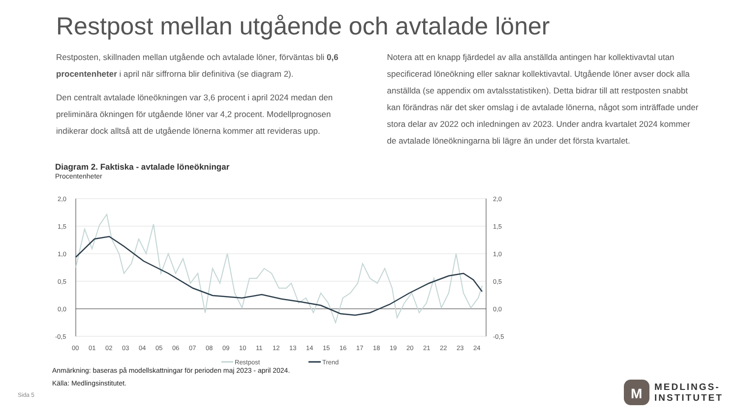Restpost mellan utgående och avtalade löner
Restposten, skillnaden mellan utgående och avtalade löner, förväntas bli 0,6 procentenheter i april när siffrorna blir definitiva (se diagram 2).
Den centralt avtalade löneökningen var 3,6 procent i april 2024 medan den preliminära ökningen för utgående löner var 4,2 procent. Modellprognosen indikerar dock alltså att de utgående lönerna kommer att revideras upp.
Notera att en knapp fjärdedel av alla anställda antingen har kollektivavtal utan specificerad löneökning eller saknar kollektivavtal. Utgående löner avser dock alla anställda (se appendix om avtalsstatistiken). Detta bidrar till att restposten snabbt kan förändras när det sker omslag i de avtalade lönerna, något som inträffade under stora delar av 2022 och inledningen av 2023. Under andra kvartalet 2024 kommer de avtalade löneökningarna bli lägre än under det första kvartalet.
Diagram 2. Faktiska - avtalade löneökningar
Procentenheter
2,0
1,5
1,0
0,5
0,0
-0,5
2,0
1,5
1,0
0,5
0,0
-0,5
00
01
02
03
04
05
06
07
08
09
10
11
12
13
14
15
16
17
18
19
20
21
22
23
24
Restpost
Trend
Anmärkning: baseras på modellskattningar för perioden maj 2023 - april 2024.
Källa: Medlingsinstitutet.
Sida 5
M
MEDLINGS-
INSTITUTET